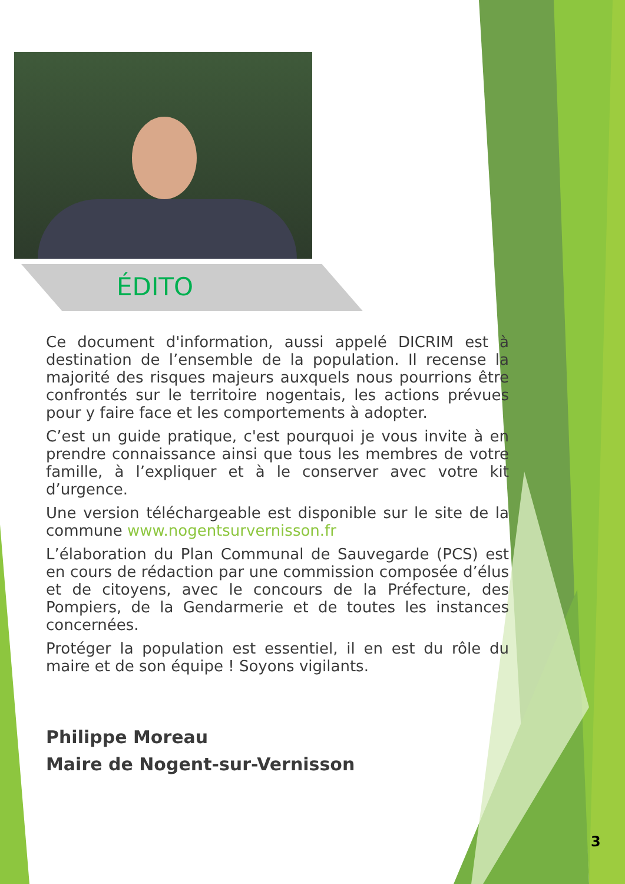ÉDITO
Ce document d'information, aussi appelé DICRIM est à destination de l’ensemble de la population. Il recense la majorité des risques majeurs auxquels nous pourrions être confrontés sur le territoire nogentais, les actions prévues pour y faire face et les comportements à adopter.
C’est un guide pratique, c'est pourquoi je vous invite à en prendre connaissance ainsi que tous les membres de votre famille, à l’expliquer et à le conserver avec votre kit d’urgence.
Une version téléchargeable est disponible sur le site de la commune www.nogentsurvernisson.fr
L’élaboration du Plan Communal de Sauvegarde (PCS) est en cours de rédaction par une commission composée d’élus et de citoyens, avec le concours de la Préfecture, des Pompiers, de la Gendarmerie et de toutes les instances concernées.
Protéger la population est essentiel, il en est du rôle du maire et de son équipe ! Soyons vigilants.
Philippe Moreau
Maire de Nogent-sur-Vernisson
3